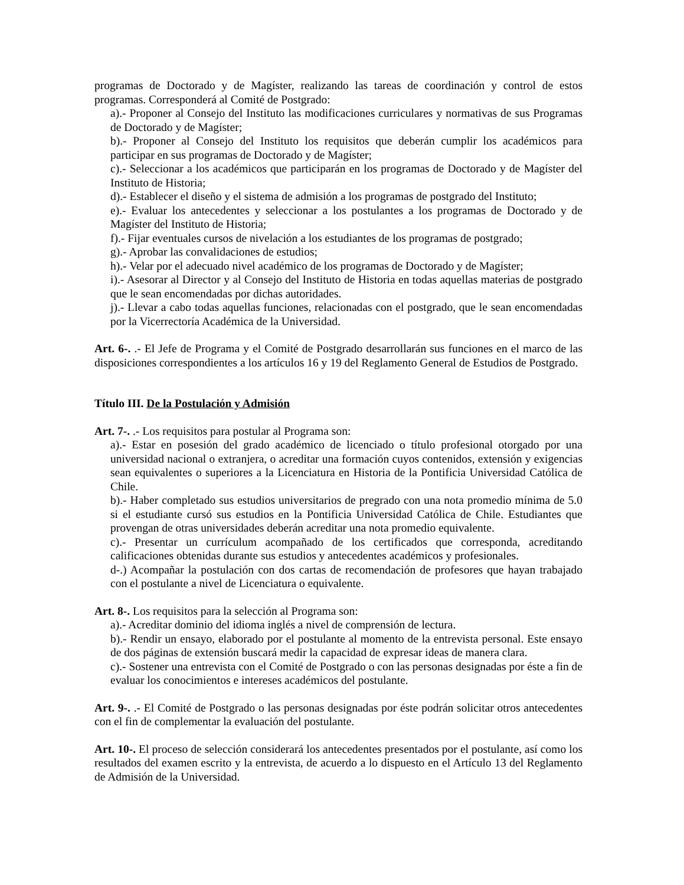programas de Doctorado y de Magíster, realizando las tareas de coordinación y control de estos programas. Corresponderá al Comité de Postgrado:
a).- Proponer al Consejo del Instituto las modificaciones curriculares y normativas de sus Programas de Doctorado y de Magíster;
b).- Proponer al Consejo del Instituto los requisitos que deberán cumplir los académicos para participar en sus programas de Doctorado y de Magíster;
c).- Seleccionar a los académicos que participarán en los programas de Doctorado y de Magíster del Instituto de Historia;
d).- Establecer el diseño y el sistema de admisión a los programas de postgrado del Instituto;
e).- Evaluar los antecedentes y seleccionar a los postulantes a los programas de Doctorado y de Magíster del Instituto de Historia;
f).- Fijar eventuales cursos de nivelación a los estudiantes de los programas de postgrado;
g).- Aprobar las convalidaciones de estudios;
h).- Velar por el adecuado nivel académico de los programas de Doctorado y de Magíster;
i).- Asesorar al Director y al Consejo del Instituto de Historia en todas aquellas materias de postgrado que le sean encomendadas por dichas autoridades.
j).- Llevar a cabo todas aquellas funciones, relacionadas con el postgrado, que le sean encomendadas por la Vicerrectoría Académica de la Universidad.
Art. 6-. .- El Jefe de Programa y el Comité de Postgrado desarrollarán sus funciones en el marco de las disposiciones correspondientes a los artículos 16 y 19 del Reglamento General de Estudios de Postgrado.
Título III. De la Postulación y Admisión
Art. 7-. .- Los requisitos para postular al Programa son:
a).- Estar en posesión del grado académico de licenciado o título profesional otorgado por una universidad nacional o extranjera, o acreditar una formación cuyos contenidos, extensión y exigencias sean equivalentes o superiores a la Licenciatura en Historia de la Pontificia Universidad Católica de Chile.
b).- Haber completado sus estudios universitarios de pregrado con una nota promedio mínima de 5.0 si el estudiante cursó sus estudios en la Pontificia Universidad Católica de Chile. Estudiantes que provengan de otras universidades deberán acreditar una nota promedio equivalente.
c).- Presentar un currículum acompañado de los certificados que corresponda, acreditando calificaciones obtenidas durante sus estudios y antecedentes académicos y profesionales.
d-.) Acompañar la postulación con dos cartas de recomendación de profesores que hayan trabajado con el postulante a nivel de Licenciatura o equivalente.
Art. 8-. Los requisitos para la selección al Programa son:
a).- Acreditar dominio del idioma inglés a nivel de comprensión de lectura.
b).- Rendir un ensayo, elaborado por el postulante al momento de la entrevista personal. Este ensayo de dos páginas de extensión buscará medir la capacidad de expresar ideas de manera clara.
c).- Sostener una entrevista con el Comité de Postgrado o con las personas designadas por éste a fin de evaluar los conocimientos e intereses académicos del postulante.
Art. 9-. .- El Comité de Postgrado o las personas designadas por éste podrán solicitar otros antecedentes con el fin de complementar la evaluación del postulante.
Art. 10-. El proceso de selección considerará los antecedentes presentados por el postulante, así como los resultados del examen escrito y la entrevista, de acuerdo a lo dispuesto en el Artículo 13 del Reglamento de Admisión de la Universidad.